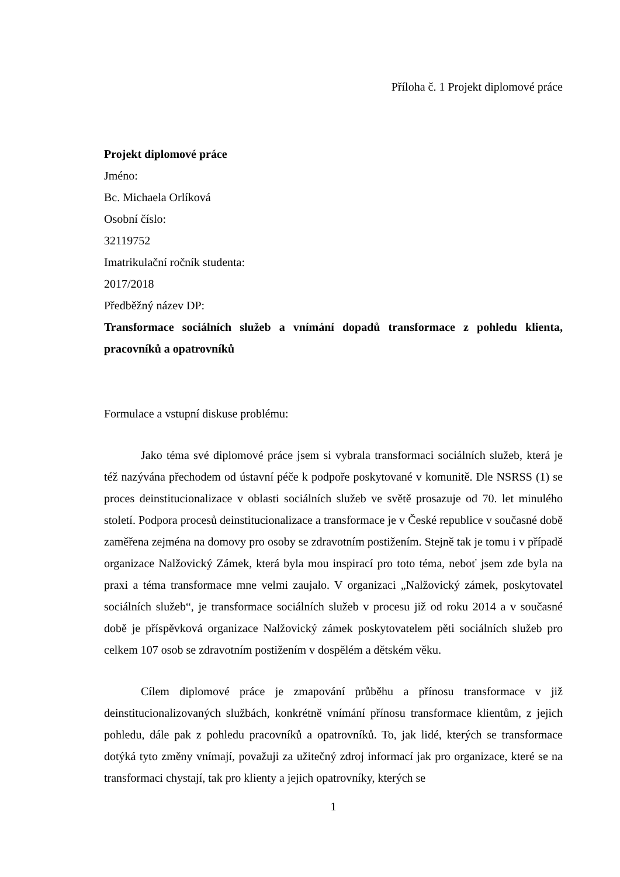Příloha č. 1 Projekt diplomové práce
Projekt diplomové práce
Jméno:
Bc. Michaela Orlíková
Osobní číslo:
32119752
Imatrikulační ročník studenta:
2017/2018
Předběžný název DP:
Transformace sociálních služeb a vnímání dopadů transformace z pohledu klienta, pracovníků a opatrovníků
Formulace a vstupní diskuse problému:
Jako téma své diplomové práce jsem si vybrala transformaci sociálních služeb, která je též nazývána přechodem od ústavní péče k podpoře poskytované v komunitě. Dle NSRSS (1) se proces deinstitucionalizace v oblasti sociálních služeb ve světě prosazuje od 70. let minulého století. Podpora procesů deinstitucionalizace a transformace je v České republice v současné době zaměřena zejména na domovy pro osoby se zdravotním postižením. Stejně tak je tomu i v případě organizace Nalžovický Zámek, která byla mou inspirací pro toto téma, neboť jsem zde byla na praxi a téma transformace mne velmi zaujalo. V organizaci „Nalžovický zámek, poskytovatel sociálních služeb“, je transformace sociálních služeb v procesu již od roku 2014 a v současné době je příspěvková organizace Nalžovický zámek poskytovatelem pěti sociálních služeb pro celkem 107 osob se zdravotním postižením v dospělém a dětském věku.
Cílem diplomové práce je zmapování průběhu a přínosu transformace v již deinstitucionalizovaných službách, konkrétně vnímání přínosu transformace klientům, z jejich pohledu, dále pak z pohledu pracovníků a opatrovníků. To, jak lidé, kterých se transformace dotýká tyto změny vnímají, považuji za užitečný zdroj informací jak pro organizace, které se na transformaci chystají, tak pro klienty a jejich opatrovníky, kterých se
1